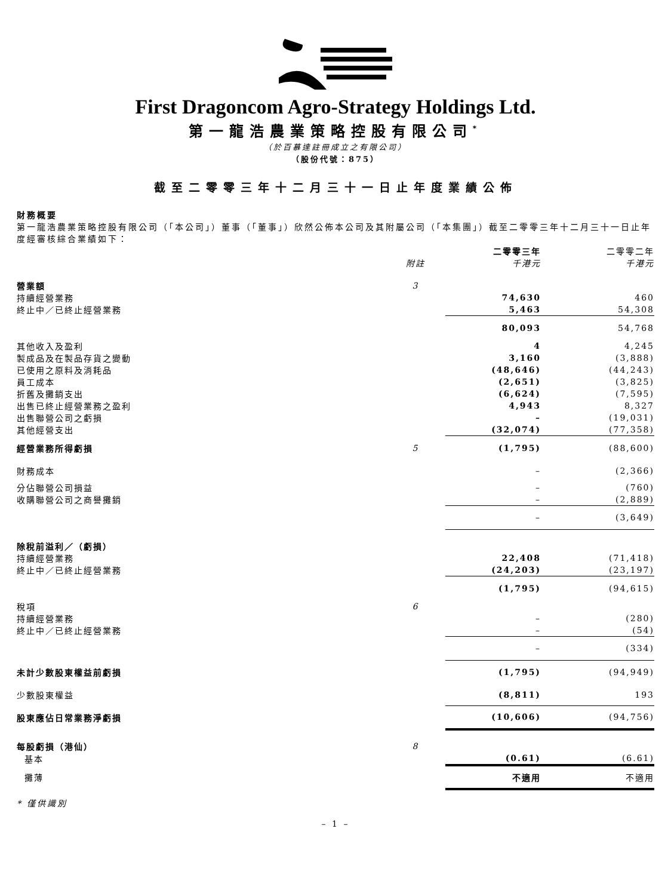First Dragoncom Agro-Strategy Holdings Ltd.
第一龍浩農業策略控股有限公司<sup>*</sup>
（於百慕達註冊成立之有限公司）
（股份代號：875）
截至二零零三年十二月三十一日止年度業績公佈
財務概要
第一龍浩農業策略控股有限公司（「本公司」）董事（「董事」）欣然公佈本公司及其附屬公司（「本集團」）截至二零零三年十二月三十一日止年度經審核綜合業績如下：
| | | 二零零三年 | 二零零二年 |
| --- | --- | --- | --- |
| | 附註 | 千港元 | 千港元 |
| 營業額 | 3 | | |
| 持續經營業務 | | 74,630 | 460 |
| 終止中／已終止經營業務 | | 5,463 | 54,308 |
| | | 80,093 | 54,768 |
| 其他收入及盈利 | | 4 | 4,245 |
| 製成品及在製品存貨之變動 | | 3,160 | (3,888) |
| 已使用之原料及消耗品 | | (48,646) | (44,243) |
| 員工成本 | | (2,651) | (3,825) |
| 折舊及攤銷支出 | | (6,624) | (7,595) |
| 出售已終止經營業務之盈利 | | 4,943 | 8,327 |
| 出售聯營公司之虧損 | | – | (19,031) |
| 其他經營支出 | | (32,074) | (77,358) |
| 經營業務所得虧損 | 5 | (1,795) | (88,600) |
| 財務成本 | | – | (2,366) |
| 分佔聯營公司損益 | | – | (760) |
| 收購聯營公司之商譽攤銷 | | – | (2,889) |
| | | – | (3,649) |
| 除稅前溢利／（虧損） | | | |
| 持續經營業務 | | 22,408 | (71,418) |
| 終止中／已終止經營業務 | | (24,203) | (23,197) |
| | | (1,795) | (94,615) |
| 稅項 | 6 | | |
| 持續經營業務 | | – | (280) |
| 終止中／已終止經營業務 | | – | (54) |
| | | – | (334) |
| 未計少數股東權益前虧損 | | (1,795) | (94,949) |
| 少數股東權益 | | (8,811) | 193 |
| 股東應佔日常業務淨虧損 | | (10,606) | (94,756) |
| 每股虧損（港仙） | 8 | | |
| 基本 | | (0.61) | (6.61) |
| 攤薄 | | 不適用 | 不適用 |
* 僅供識別
– 1 –